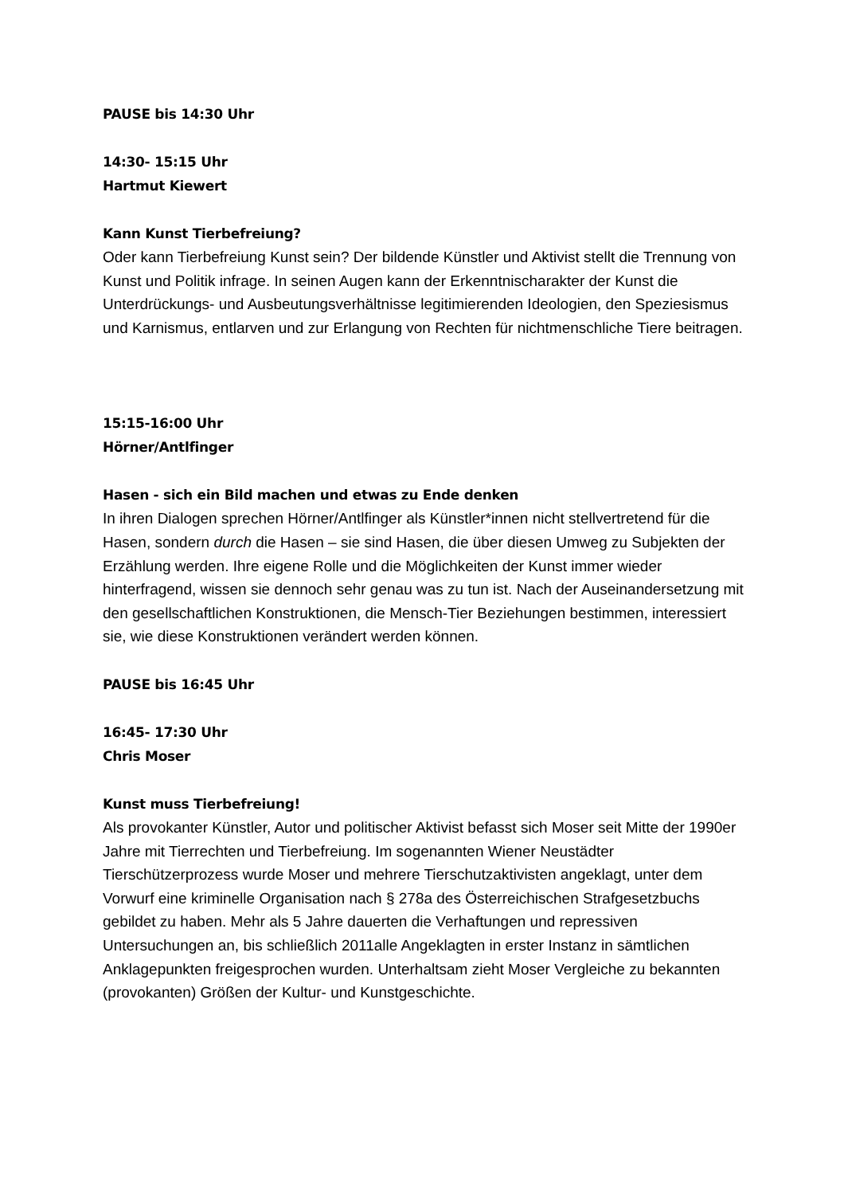PAUSE bis 14:30 Uhr
14:30- 15:15 Uhr
Hartmut Kiewert
Kann Kunst Tierbefreiung?
Oder kann Tierbefreiung Kunst sein? Der bildende Künstler und Aktivist stellt die Trennung von Kunst und Politik infrage. In seinen Augen kann der Erkenntnischarakter der Kunst die Unterdrückungs- und Ausbeutungsverhältnisse legitimierenden Ideologien, den Speziesismus und Karnismus, entlarven und zur Erlangung von Rechten für nichtmenschliche Tiere beitragen.
15:15-16:00 Uhr
Hörner/Antlfinger
Hasen - sich ein Bild machen und etwas zu Ende denken
In ihren Dialogen sprechen Hörner/Antlfinger als Künstler*innen nicht stellvertretend für die Hasen, sondern durch die Hasen – sie sind Hasen, die über diesen Umweg zu Subjekten der Erzählung werden. Ihre eigene Rolle und die Möglichkeiten der Kunst immer wieder hinterfragend, wissen sie dennoch sehr genau was zu tun ist. Nach der Auseinandersetzung mit den gesellschaftlichen Konstruktionen, die Mensch-Tier Beziehungen bestimmen, interessiert sie, wie diese Konstruktionen verändert werden können.
PAUSE bis 16:45 Uhr
16:45- 17:30 Uhr
Chris Moser
Kunst muss Tierbefreiung!
Als provokanter Künstler, Autor und politischer Aktivist befasst sich Moser seit Mitte der 1990er Jahre mit Tierrechten und Tierbefreiung. Im sogenannten Wiener Neustädter Tierschützerprozess wurde Moser und mehrere Tierschutzaktivisten angeklagt, unter dem Vorwurf eine kriminelle Organisation nach § 278a des Österreichischen Strafgesetzbuchs gebildet zu haben. Mehr als 5 Jahre dauerten die Verhaftungen und repressiven Untersuchungen an, bis schließlich 2011alle Angeklagten in erster Instanz in sämtlichen Anklagepunkten freigesprochen wurden. Unterhaltsam zieht Moser Vergleiche zu bekannten (provokanten) Größen der Kultur- und Kunstgeschichte.